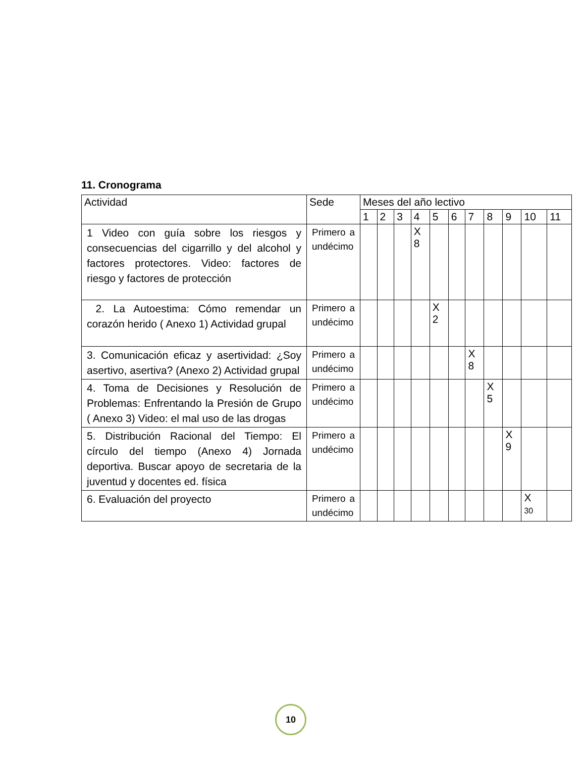11. Cronograma
| Actividad | Sede | Meses del año lectivo | | | | | | | | | | |
| --- | --- | --- | --- | --- | --- | --- | --- | --- | --- | --- | --- | --- |
| | | 1 | 2 | 3 | 4 | 5 | 6 | 7 | 8 | 9 | 10 | 11 |
| 1 Video con guía sobre los riesgos y consecuencias del cigarrillo y del alcohol y factores protectores. Video: factores de riesgo y factores de protección | Primero a undécimo | | | | X 8 | | | | | | | |
| 2. La Autoestima: Cómo remendar un corazón herido ( Anexo 1) Actividad grupal | Primero a undécimo | | | | | X 2 | | | | | | |
| 3. Comunicación eficaz y asertividad: ¿Soy asertivo, asertiva? (Anexo 2) Actividad grupal | Primero a undécimo | | | | | | | X 8 | | | | |
| 4. Toma de Decisiones y Resolución de Problemas: Enfrentando la Presión de Grupo ( Anexo 3) Video: el mal uso de las drogas | Primero a undécimo | | | | | | | | X 5 | | | |
| 5. Distribución Racional del Tiempo: El círculo del tiempo (Anexo 4) Jornada deportiva. Buscar apoyo de secretaria de la juventud y docentes ed. física | Primero a undécimo | | | | | | | | | X 9 | | |
| 6. Evaluación del proyecto | Primero a undécimo | | | | | | | | | | X 30 | |
10